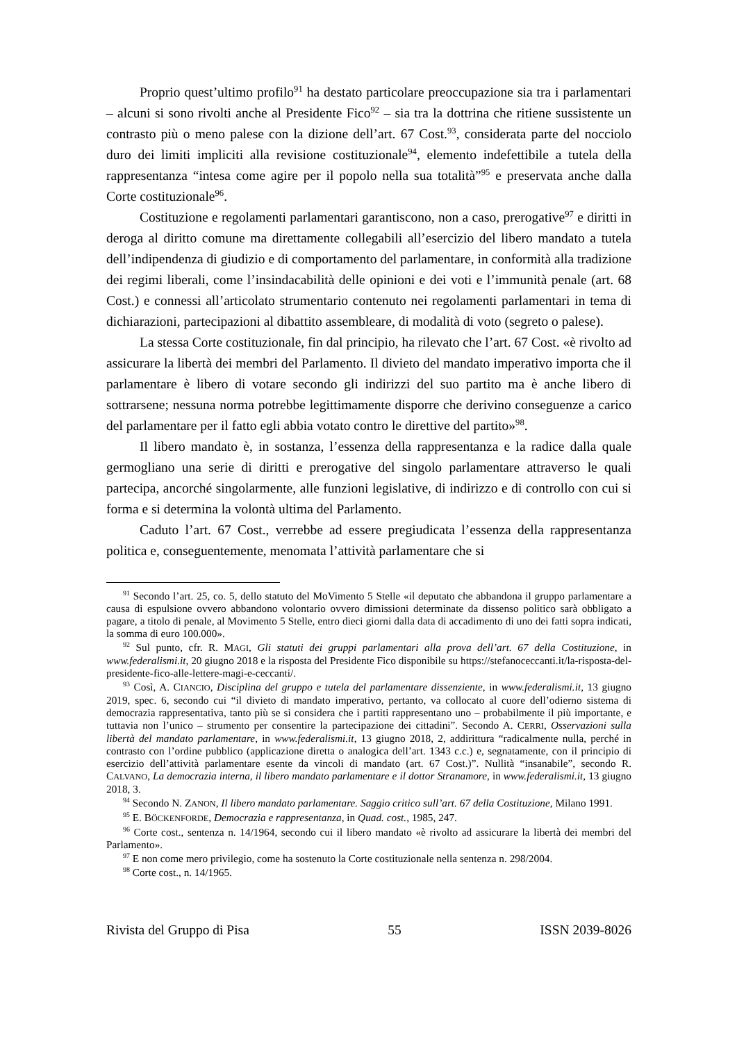Proprio quest’ultimo profilo<sup>91</sup> ha destato particolare preoccupazione sia tra i parlamentari – alcuni si sono rivolti anche al Presidente Fico<sup>92</sup> – sia tra la dottrina che ritiene sussistente un contrasto più o meno palese con la dizione dell’art. 67 Cost.<sup>93</sup>, considerata parte del nocciolo duro dei limiti impliciti alla revisione costituzionale<sup>94</sup>, elemento indefettibile a tutela della rappresentanza “intesa come agire per il popolo nella sua totalità”<sup>95</sup> e preservata anche dalla Corte costituzionale<sup>96</sup>.
Costituzione e regolamenti parlamentari garantiscono, non a caso, prerogative<sup>97</sup> e diritti in deroga al diritto comune ma direttamente collegabili all’esercizio del libero mandato a tutela dell’indipendenza di giudizio e di comportamento del parlamentare, in conformità alla tradizione dei regimi liberali, come l’insindacabilità delle opinioni e dei voti e l’immunità penale (art. 68 Cost.) e connessi all’articolato strumentario contenuto nei regolamenti parlamentari in tema di dichiarazioni, partecipazioni al dibattito assembleare, di modalità di voto (segreto o palese).
La stessa Corte costituzionale, fin dal principio, ha rilevato che l’art. 67 Cost. «è rivolto ad assicurare la libertà dei membri del Parlamento. Il divieto del mandato imperativo importa che il parlamentare è libero di votare secondo gli indirizzi del suo partito ma è anche libero di sottrarsene; nessuna norma potrebbe legittimamente disporre che derivino conseguenze a carico del parlamentare per il fatto egli abbia votato contro le direttive del partito»<sup>98</sup>.
Il libero mandato è, in sostanza, l’essenza della rappresentanza e la radice dalla quale germogliano una serie di diritti e prerogative del singolo parlamentare attraverso le quali partecipa, ancorché singolarmente, alle funzioni legislative, di indirizzo e di controllo con cui si forma e si determina la volontà ultima del Parlamento.
Caduto l’art. 67 Cost., verrebbe ad essere pregiudicata l’essenza della rappresentanza politica e, conseguentemente, menomata l’attività parlamentare che si
<sup>91</sup> Secondo l’art. 25, co. 5, dello statuto del MoVimento 5 Stelle «il deputato che abbandona il gruppo parlamentare a causa di espulsione ovvero abbandono volontario ovvero dimissioni determinate da dissenso politico sarà obbligato a pagare, a titolo di penale, al Movimento 5 Stelle, entro dieci giorni dalla data di accadimento di uno dei fatti sopra indicati, la somma di euro 100.000».
<sup>92</sup> Sul punto, cfr. R. MAGI, Gli statuti dei gruppi parlamentari alla prova dell’art. 67 della Costituzione, in www.federalismi.it, 20 giugno 2018 e la risposta del Presidente Fico disponibile su https://stefanoceccanti.it/la-risposta-del-presidente-fico-alle-lettere-magi-e-ceccanti/.
<sup>93</sup> Così, A. CIANCIO, Disciplina del gruppo e tutela del parlamentare dissenziente, in www.federalismi.it, 13 giugno 2019, spec. 6, secondo cui “il divieto di mandato imperativo, pertanto, va collocato al cuore dell’odierno sistema di democrazia rappresentativa, tanto più se si considera che i partiti rappresentano uno – probabilmente il più importante, e tuttavia non l’unico – strumento per consentire la partecipazione dei cittadini”. Secondo A. CERRI, Osservazioni sulla libertà del mandato parlamentare, in www.federalismi.it, 13 giugno 2018, 2, addirittura “radicalmente nulla, perché in contrasto con l’ordine pubblico (applicazione diretta o analogica dell’art. 1343 c.c.) e, segnatamente, con il principio di esercizio dell’attività parlamentare esente da vincoli di mandato (art. 67 Cost.)”. Nullità “insanabile”, secondo R. CALVANO, La democrazia interna, il libero mandato parlamentare e il dottor Stranamore, in www.federalismi.it, 13 giugno 2018, 3.
<sup>94</sup> Secondo N. ZANON, Il libero mandato parlamentare. Saggio critico sull’art. 67 della Costituzione, Milano 1991.
<sup>95</sup> E. BÖCKENFORDE, Democrazia e rappresentanza, in Quad. cost., 1985, 247.
<sup>96</sup> Corte cost., sentenza n. 14/1964, secondo cui il libero mandato «è rivolto ad assicurare la libertà dei membri del Parlamento».
<sup>97</sup> E non come mero privilegio, come ha sostenuto la Corte costituzionale nella sentenza n. 298/2004.
<sup>98</sup> Corte cost., n. 14/1965.
Rivista del Gruppo di Pisa 55 ISSN 2039-8026